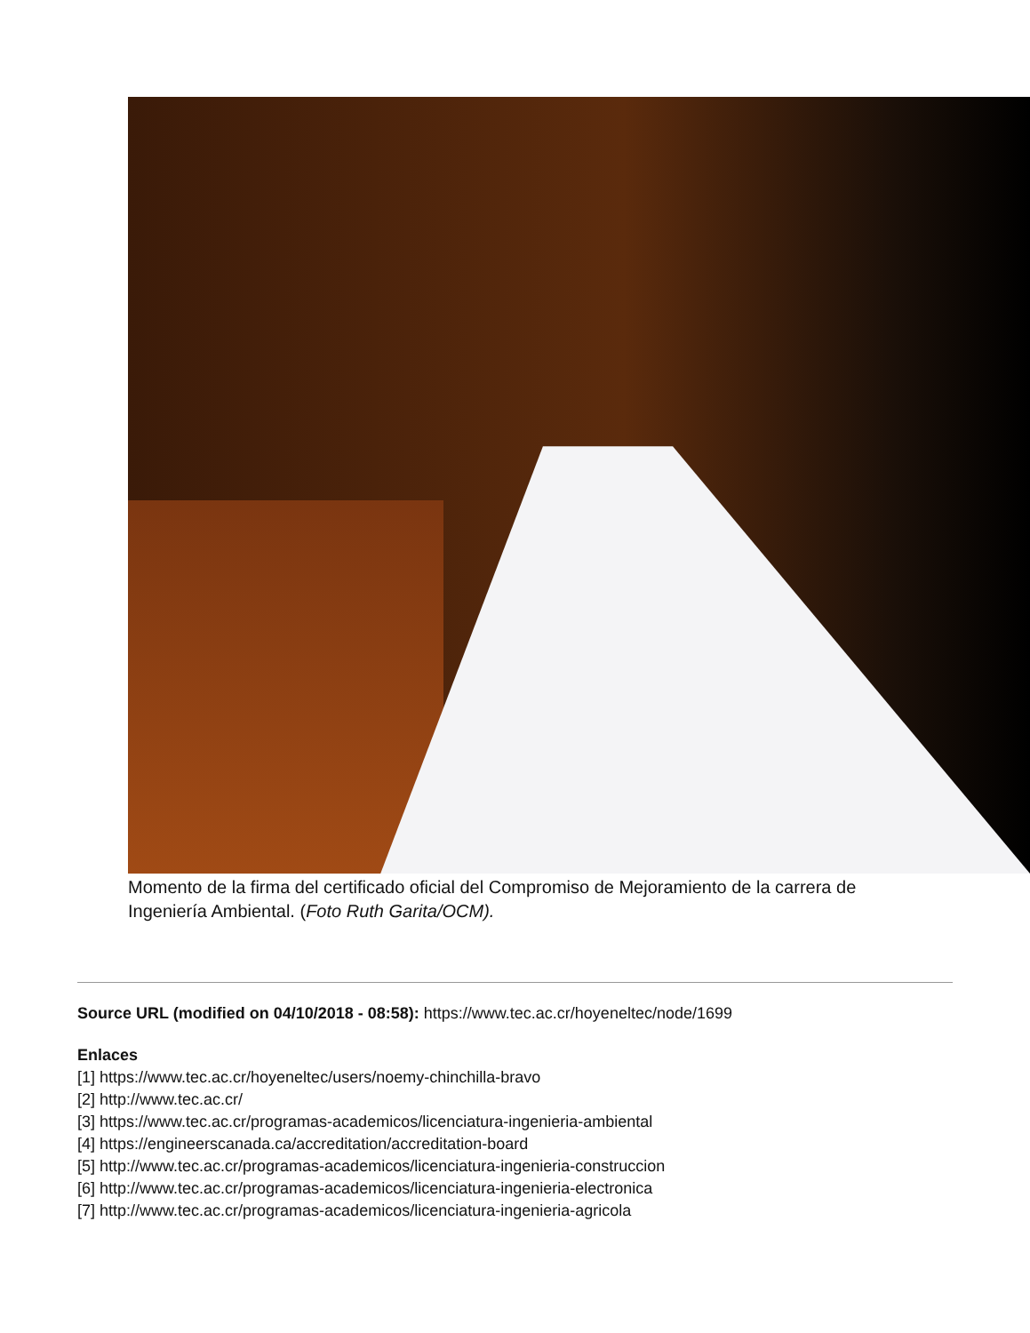Momento de la firma del certificado oficial del Compromiso de Mejoramiento de la carrera de Ingeniería Ambiental. (Foto Ruth Garita/OCM).
Source URL (modified on 04/10/2018 - 08:58): https://www.tec.ac.cr/hoyeneltec/node/1699
Enlaces
[1] https://www.tec.ac.cr/hoyeneltec/users/noemy-chinchilla-bravo
[2] http://www.tec.ac.cr/
[3] https://www.tec.ac.cr/programas-academicos/licenciatura-ingenieria-ambiental
[4] https://engineerscanada.ca/accreditation/accreditation-board
[5] http://www.tec.ac.cr/programas-academicos/licenciatura-ingenieria-construccion
[6] http://www.tec.ac.cr/programas-academicos/licenciatura-ingenieria-electronica
[7] http://www.tec.ac.cr/programas-academicos/licenciatura-ingenieria-agricola